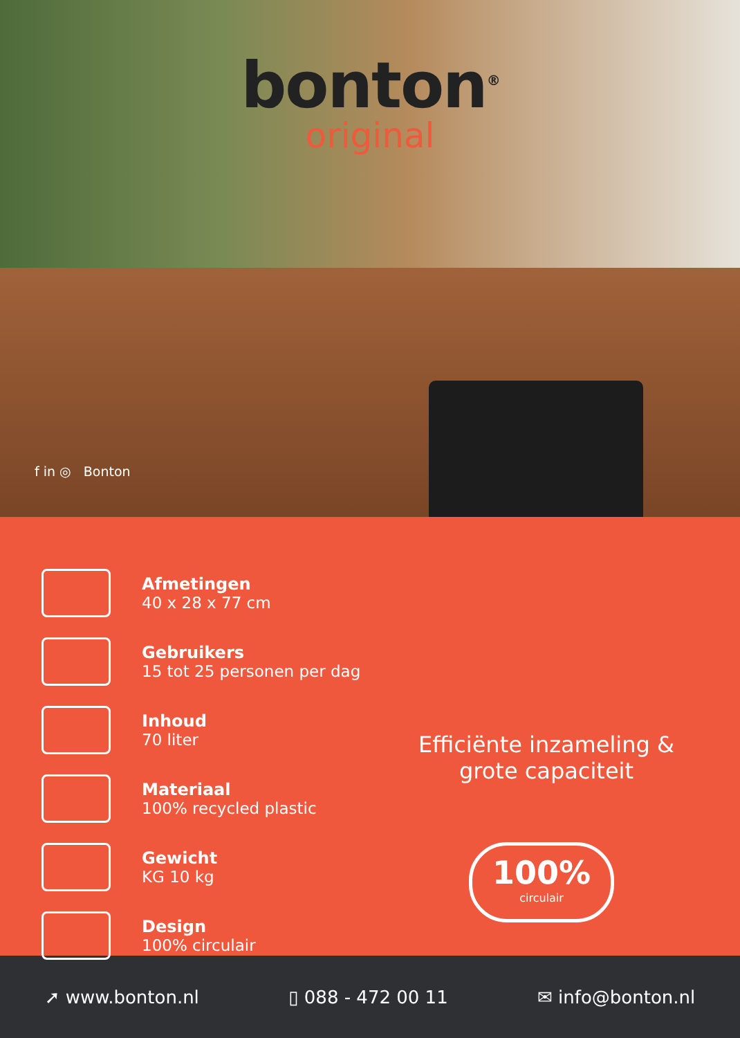bonton<sup>®</sup>
original
f in ◎ Bonton
Afmetingen
40 x 28 x 77 cm
Gebruikers
15 tot 25 personen per dag
Inhoud
70 liter
Materiaal
100% recycled plastic
Gewicht
KG 10 kg
Design
100% circulair
Efficiënte inzameling & grote capaciteit
100%
circulair
➚ www.bonton.nl ▯ 088 - 472 00 11 ✉ info@bonton.nl